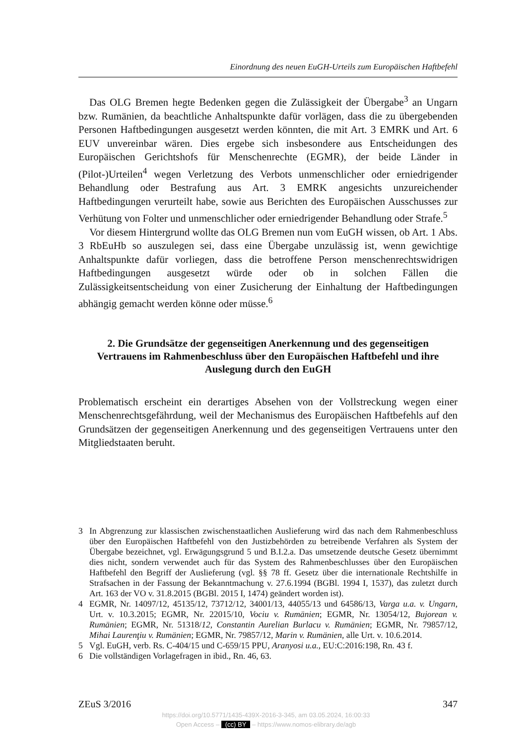Einordnung des neuen EuGH-Urteils zum Europäischen Haftbefehl
Das OLG Bremen hegte Bedenken gegen die Zulässigkeit der Übergabe<sup>3</sup> an Ungarn bzw. Rumänien, da beachtliche Anhaltspunkte dafür vorlägen, dass die zu übergebenden Personen Haftbedingungen ausgesetzt werden könnten, die mit Art. 3 EMRK und Art. 6 EUV unvereinbar wären. Dies ergebe sich insbesondere aus Entscheidungen des Europäischen Gerichtshofs für Menschenrechte (EGMR), der beide Länder in (Pilot-)Urteilen<sup>4</sup> wegen Verletzung des Verbots unmenschlicher oder erniedrigender Behandlung oder Bestrafung aus Art. 3 EMRK angesichts unzureichender Haftbedingungen verurteilt habe, sowie aus Berichten des Europäischen Ausschusses zur Verhütung von Folter und unmenschlicher oder erniedrigender Behandlung oder Strafe.<sup>5</sup>
Vor diesem Hintergrund wollte das OLG Bremen nun vom EuGH wissen, ob Art. 1 Abs. 3 RbEuHb so auszulegen sei, dass eine Übergabe unzulässig ist, wenn gewichtige Anhaltspunkte dafür vorliegen, dass die betroffene Person menschenrechtswidrigen Haftbedingungen ausgesetzt würde oder ob in solchen Fällen die Zulässigkeitsentscheidung von einer Zusicherung der Einhaltung der Haftbedingungen abhängig gemacht werden könne oder müsse.<sup>6</sup>
2. Die Grundsätze der gegenseitigen Anerkennung und des gegenseitigen Vertrauens im Rahmenbeschluss über den Europäischen Haftbefehl und ihre Auslegung durch den EuGH
Problematisch erscheint ein derartiges Absehen von der Vollstreckung wegen einer Menschenrechtsgefährdung, weil der Mechanismus des Europäischen Haftbefehls auf den Grundsätzen der gegenseitigen Anerkennung und des gegenseitigen Vertrauens unter den Mitgliedstaaten beruht.
3 In Abgrenzung zur klassischen zwischenstaatlichen Auslieferung wird das nach dem Rahmenbeschluss über den Europäischen Haftbefehl von den Justizbehörden zu betreibende Verfahren als System der Übergabe bezeichnet, vgl. Erwägungsgrund 5 und B.I.2.a. Das umsetzende deutsche Gesetz übernimmt dies nicht, sondern verwendet auch für das System des Rahmenbeschlusses über den Europäischen Haftbefehl den Begriff der Auslieferung (vgl. §§ 78 ff. Gesetz über die internationale Rechtshilfe in Strafsachen in der Fassung der Bekanntmachung v. 27.6.1994 (BGBl. 1994 I, 1537), das zuletzt durch Art. 163 der VO v. 31.8.2015 (BGBl. 2015 I, 1474) geändert worden ist).
4 EGMR, Nr. 14097/12, 45135/12, 73712/12, 34001/13, 44055/13 und 64586/13, Varga u.a. v. Ungarn, Urt. v. 10.3.2015; EGMR, Nr. 22015/10, Vociu v. Rumänien; EGMR, Nr. 13054/12, Bujorean v. Rumänien; EGMR, Nr. 51318/12, Constantin Aurelian Burlacu v. Rumänien; EGMR, Nr. 79857/12, Mihai Laurenţiu v. Rumänien; EGMR, Nr. 79857/12, Marin v. Rumänien, alle Urt. v. 10.6.2014.
5 Vgl. EuGH, verb. Rs. C-404/15 und C-659/15 PPU, Aranyosi u.a., EU:C:2016:198, Rn. 43 f.
6 Die vollständigen Vorlagefragen in ibid., Rn. 46, 63.
ZEuS 3/2016 347
https://doi.org/10.5771/1435-439X-2016-3-345, am 03.05.2024, 16:00:33
Open Access – (cc) BY – https://www.nomos-elibrary.de/agb